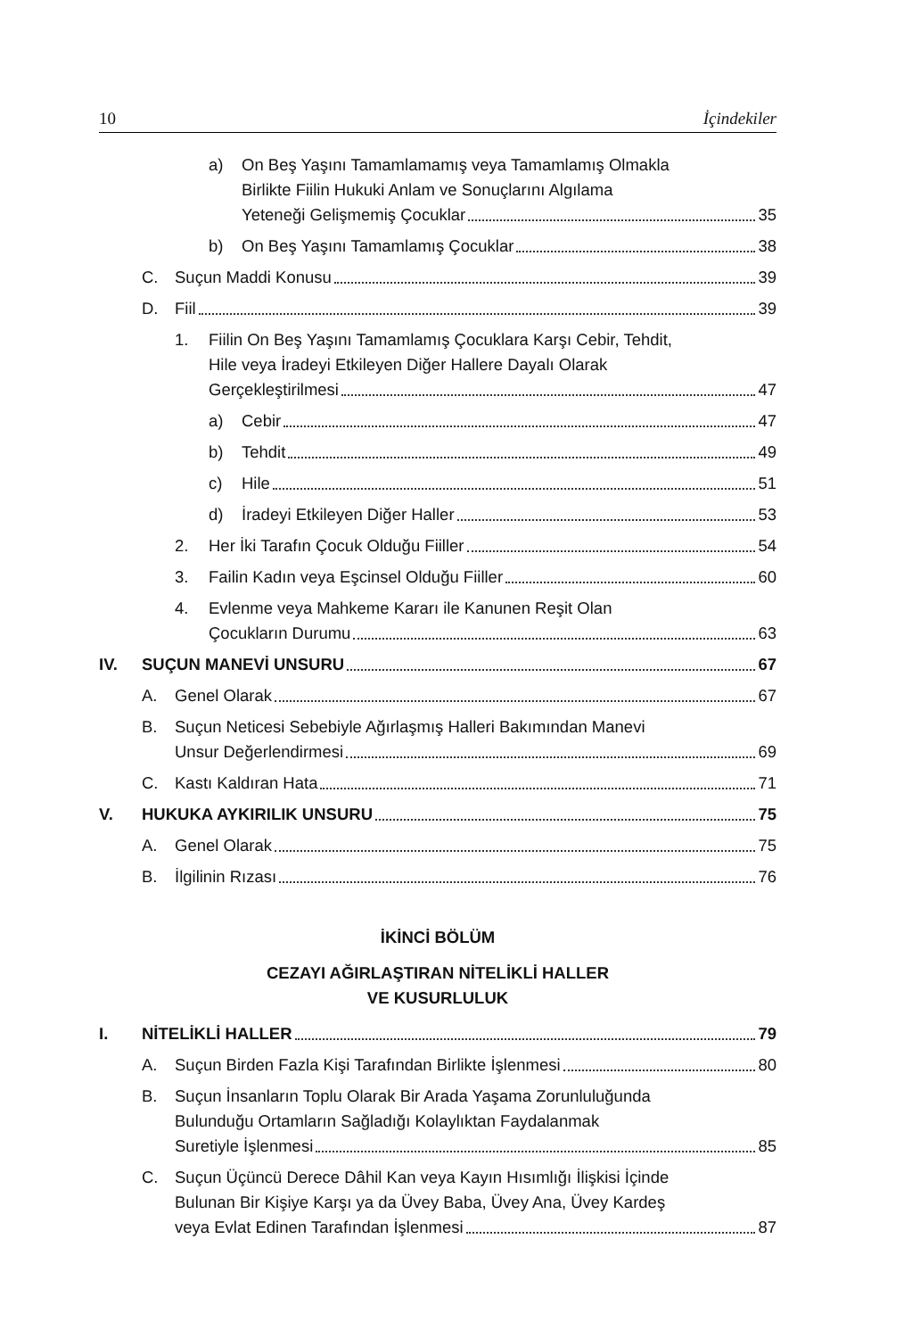10 İçindekiler
a) On Beş Yaşını Tamamlamamış veya Tamamlamış Olmakla
Birlikte Fiilin Hukuki Anlam ve Sonuçlarını Algılama
Yeteneği Gelişmemiş Çocuklar 35
b) On Beş Yaşını Tamamlamış Çocuklar 38
C. Suçun Maddi Konusu 39
D. Fiil 39
1. Fiilin On Beş Yaşını Tamamlamış Çocuklara Karşı Cebir, Tehdit,
Hile veya İradeyi Etkileyen Diğer Hallere Dayalı Olarak
Gerçekleştirilmesi 47
a) Cebir 47
b) Tehdit 49
c) Hile 51
d) İradeyi Etkileyen Diğer Haller 53
2. Her İki Tarafın Çocuk Olduğu Fiiller 54
3. Failin Kadın veya Eşcinsel Olduğu Fiiller 60
4. Evlenme veya Mahkeme Kararı ile Kanunen Reşit Olan
Çocukların Durumu 63
IV. SUÇUN MANEVİ UNSURU 67
A. Genel Olarak 67
B. Suçun Neticesi Sebebiyle Ağırlaşmış Halleri Bakımından Manevi
Unsur Değerlendirmesi 69
C. Kastı Kaldıran Hata 71
V. HUKUKA AYKIRILIK UNSURU 75
A. Genel Olarak 75
B. İlgilinin Rızası 76
İKİNCİ BÖLÜM
CEZAYI AĞIRLAŞTIRAN NİTELİKLİ HALLER
VE KUSURLULUK
I. NİTELİKLİ HALLER 79
A. Suçun Birden Fazla Kişi Tarafından Birlikte İşlenmesi 80
B. Suçun İnsanların Toplu Olarak Bir Arada Yaşama Zorunluluğunda
Bulunduğu Ortamların Sağladığı Kolaylıktan Faydalanmak
Suretiyle İşlenmesi 85
C. Suçun Üçüncü Derece Dâhil Kan veya Kayın Hısımlığı İlişkisi İçinde
Bulunan Bir Kişiye Karşı ya da Üvey Baba, Üvey Ana, Üvey Kardeş
veya Evlat Edinen Tarafından İşlenmesi 87